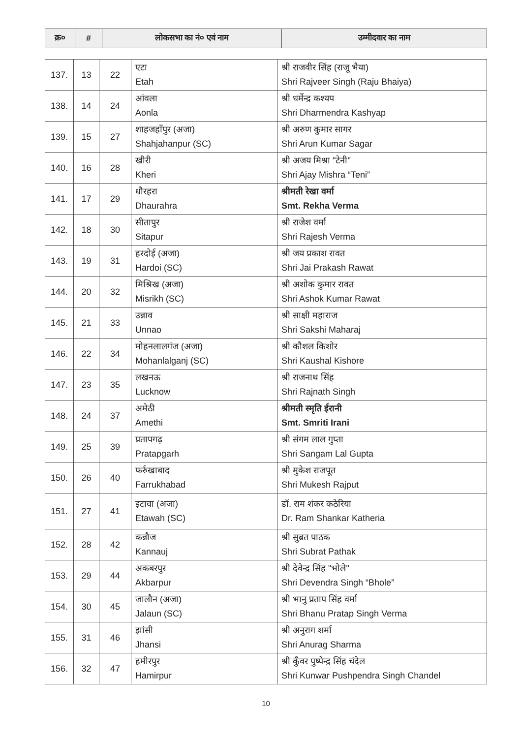| क्र० | # | लोकसभा का नं० एवं नाम | उम्मीदवार का नाम |
| --- | --- | --- | --- |
| 137. | 13 | 22 | एटा Etah | श्री राजवीर सिंह (राजू भैया) Shri Rajveer Singh (Raju Bhaiya) |
| 138. | 14 | 24 | आंवला Aonla | श्री धर्मेन्द्र कश्यप Shri Dharmendra Kashyap |
| 139. | 15 | 27 | शाहजहाँपुर (अजा) Shahjahanpur (SC) | श्री अरुण कुमार सागर Shri Arun Kumar Sagar |
| 140. | 16 | 28 | खीरी Kheri | श्री अजय मिश्रा "टेनी" Shri Ajay Mishra “Teni” |
| 141. | 17 | 29 | धौरहरा Dhaurahra | श्रीमती रेखा वर्मा Smt. Rekha Verma |
| 142. | 18 | 30 | सीतापुर Sitapur | श्री राजेश वर्मा Shri Rajesh Verma |
| 143. | 19 | 31 | हरदोई (अजा) Hardoi (SC) | श्री जय प्रकाश रावत Shri Jai Prakash Rawat |
| 144. | 20 | 32 | मिश्रिख (अजा) Misrikh (SC) | श्री अशोक कुमार रावत Shri Ashok Kumar Rawat |
| 145. | 21 | 33 | उन्नाव Unnao | श्री साक्षी महाराज Shri Sakshi Maharaj |
| 146. | 22 | 34 | मोहनलालगंज (अजा) Mohanlalganj (SC) | श्री कौशल किशोर Shri Kaushal Kishore |
| 147. | 23 | 35 | लखनऊ Lucknow | श्री राजनाथ सिंह Shri Rajnath Singh |
| 148. | 24 | 37 | अमेठी Amethi | श्रीमती स्मृति ईरानी Smt. Smriti Irani |
| 149. | 25 | 39 | प्रतापगढ़ Pratapgarh | श्री संगम लाल गुप्ता Shri Sangam Lal Gupta |
| 150. | 26 | 40 | फर्रुखाबाद Farrukhabad | श्री मुकेश राजपूत Shri Mukesh Rajput |
| 151. | 27 | 41 | इटावा (अजा) Etawah (SC) | डॉ. राम शंकर कठेरिया Dr. Ram Shankar Katheria |
| 152. | 28 | 42 | कन्नौज Kannauj | श्री सुब्रत पाठक Shri Subrat Pathak |
| 153. | 29 | 44 | अकबरपुर Akbarpur | श्री देवेन्द्र सिंह "भोले" Shri Devendra Singh “Bhole” |
| 154. | 30 | 45 | जालौन (अजा) Jalaun (SC) | श्री भानु प्रताप सिंह वर्मा Shri Bhanu Pratap Singh Verma |
| 155. | 31 | 46 | झांसी Jhansi | श्री अनुराग शर्मा Shri Anurag Sharma |
| 156. | 32 | 47 | हमीरपुर Hamirpur | श्री कुँवर पुष्पेन्द्र सिंह चंदेल Shri Kunwar Pushpendra Singh Chandel |
10